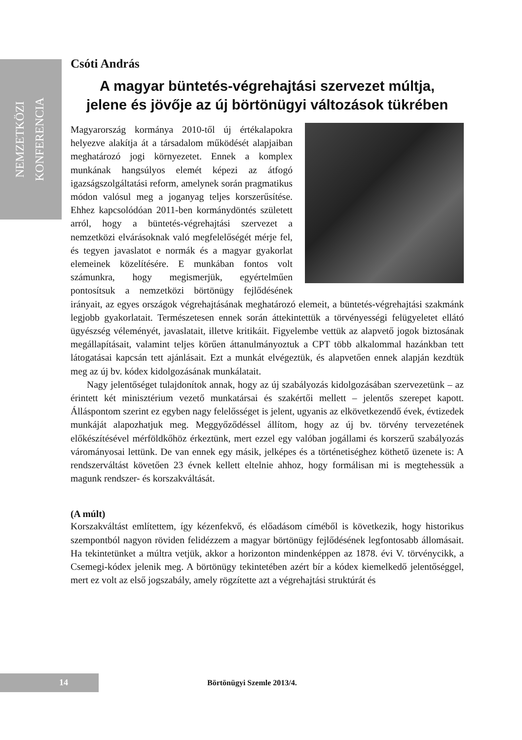NEMZETKÖZI KONFERENCIA
Csóti András
A magyar büntetés-végrehajtási szervezet múltja,
jelene és jövője az új börtönügyi változások tükrében
Magyarország kormánya 2010-től új értékalapokra helyezve alakítja át a társadalom működését alapjaiban meghatározó jogi környezetet. Ennek a komplex munkának hangsúlyos elemét képezi az átfogó igazságszolgáltatási reform, amelynek során pragmatikus módon valósul meg a joganyag teljes korszerűsítése. Ehhez kapcsolódóan 2011-ben kormánydöntés született arról, hogy a büntetés-végrehajtási szervezet a nemzetközi elvárásoknak való megfelelőségét mérje fel, és tegyen javaslatot e normák és a magyar gyakorlat elemeinek közelítésére. E munkában fontos volt számunkra, hogy megismerjük, egyértelműen pontosítsuk a nemzetközi börtönügy fejlődésének irányait, az egyes országok végrehajtásának meghatározó elemeit, a büntetés-végrehajtási szakmánk legjobb gyakorlatait. Természetesen ennek során áttekintettük a törvényességi felügyeletet ellátó ügyészség véleményét, javaslatait, illetve kritikáit. Figyelembe vettük az alapvető jogok biztosának megállapításait, valamint teljes körűen áttanulmányoztuk a CPT több alkalommal hazánkban tett látogatásai kapcsán tett ajánlásait. Ezt a munkát elvégeztük, és alapvetően ennek alapján kezdtük meg az új bv. kódex kidolgozásának munkálatait.
Nagy jelentőséget tulajdonítok annak, hogy az új szabályozás kidolgozásában szervezetünk – az érintett két minisztérium vezető munkatársai és szakértői mellett – jelentős szerepet kapott. Álláspontom szerint ez egyben nagy felelősséget is jelent, ugyanis az elkövetkezendő évek, évtizedek munkáját alapozhatjuk meg. Meggyőződéssel állítom, hogy az új bv. törvény tervezetének előkészítésével mérföldkőhöz érkeztünk, mert ezzel egy valóban jogállami és korszerű szabályozás várományosai lettünk. De van ennek egy másik, jelképes és a történetiséghez köthető üzenete is: A rendszerváltást követően 23 évnek kellett eltelnie ahhoz, hogy formálisan mi is megtehessük a magunk rendszer- és korszakváltását.
(A múlt)
Korszakváltást említettem, így kézenfekvő, és előadásom címéből is következik, hogy historikus szempontból nagyon röviden felidézzem a magyar börtönügy fejlődésének legfontosabb állomásait. Ha tekintetünket a múltra vetjük, akkor a horizonton mindenképpen az 1878. évi V. törvénycikk, a Csemegi-kódex jelenik meg. A börtönügy tekintetében azért bír a kódex kiemelkedő jelentőséggel, mert ez volt az első jogszabály, amely rögzítette azt a végrehajtási struktúrát és
14 Börtönügyi Szemle 2013/4.